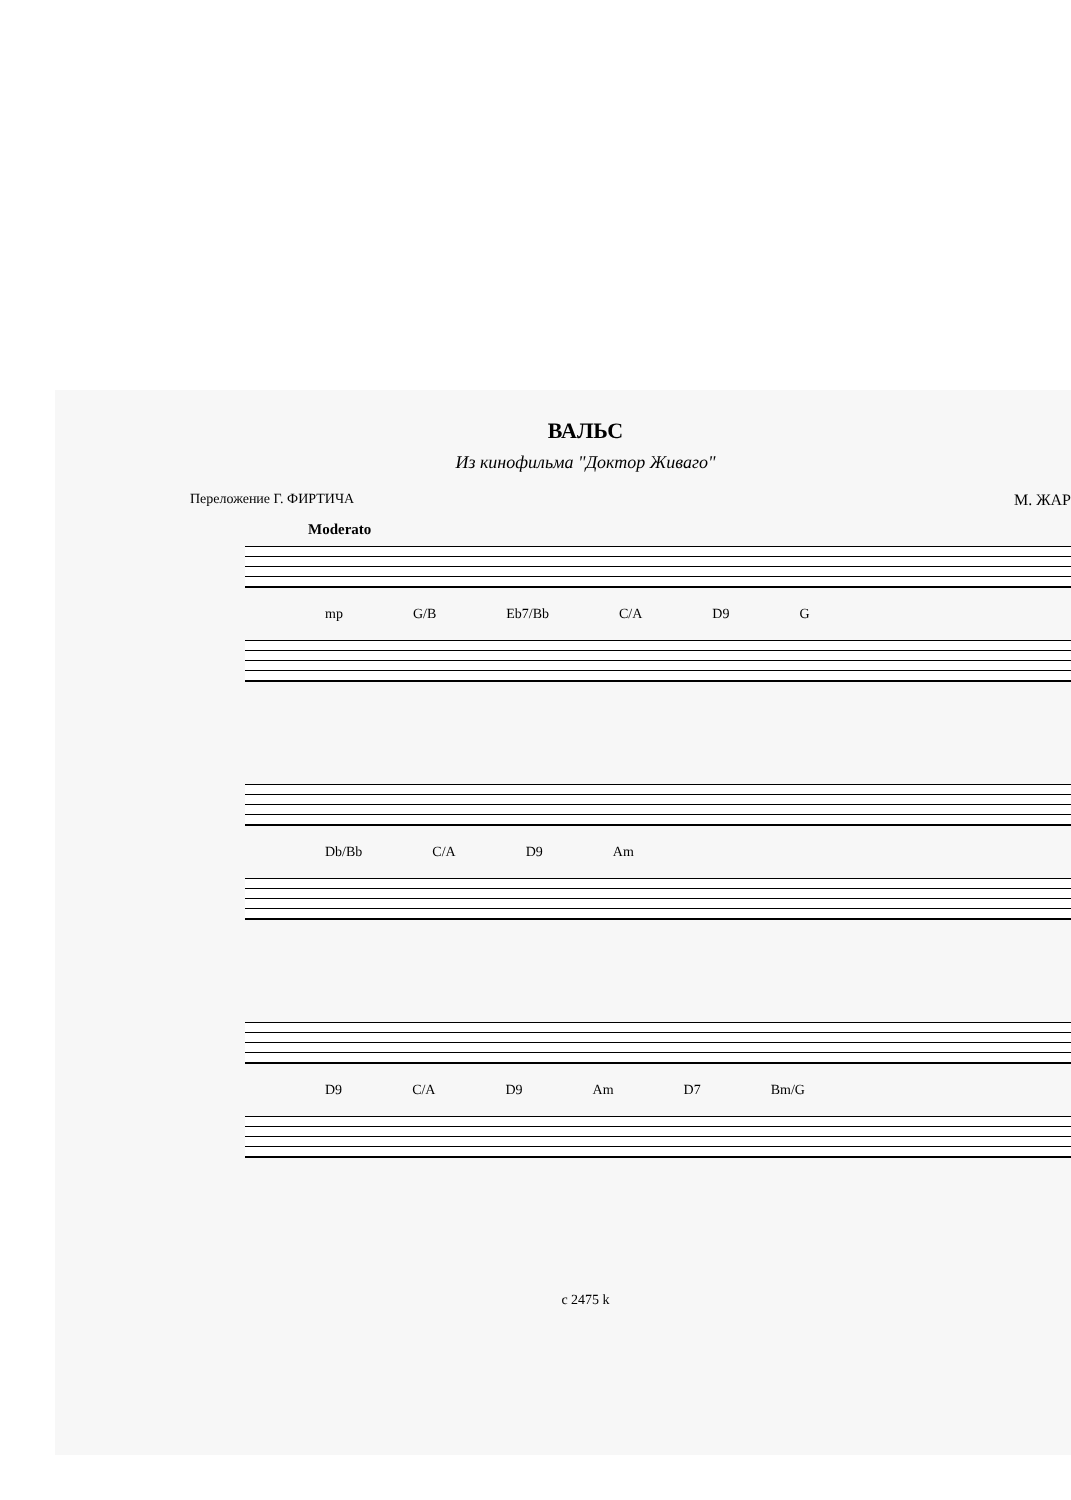ВАЛЬС
Из кинофильма "Доктор Живаго"
Переложение Г. ФИРТИЧА М. ЖАР
Moderato
mp G/B Eb7/Bb C/A D9 G
Db/Bb C/A D9 Am
D9 C/A D9 Am D7 Bm/G
c 2475 k